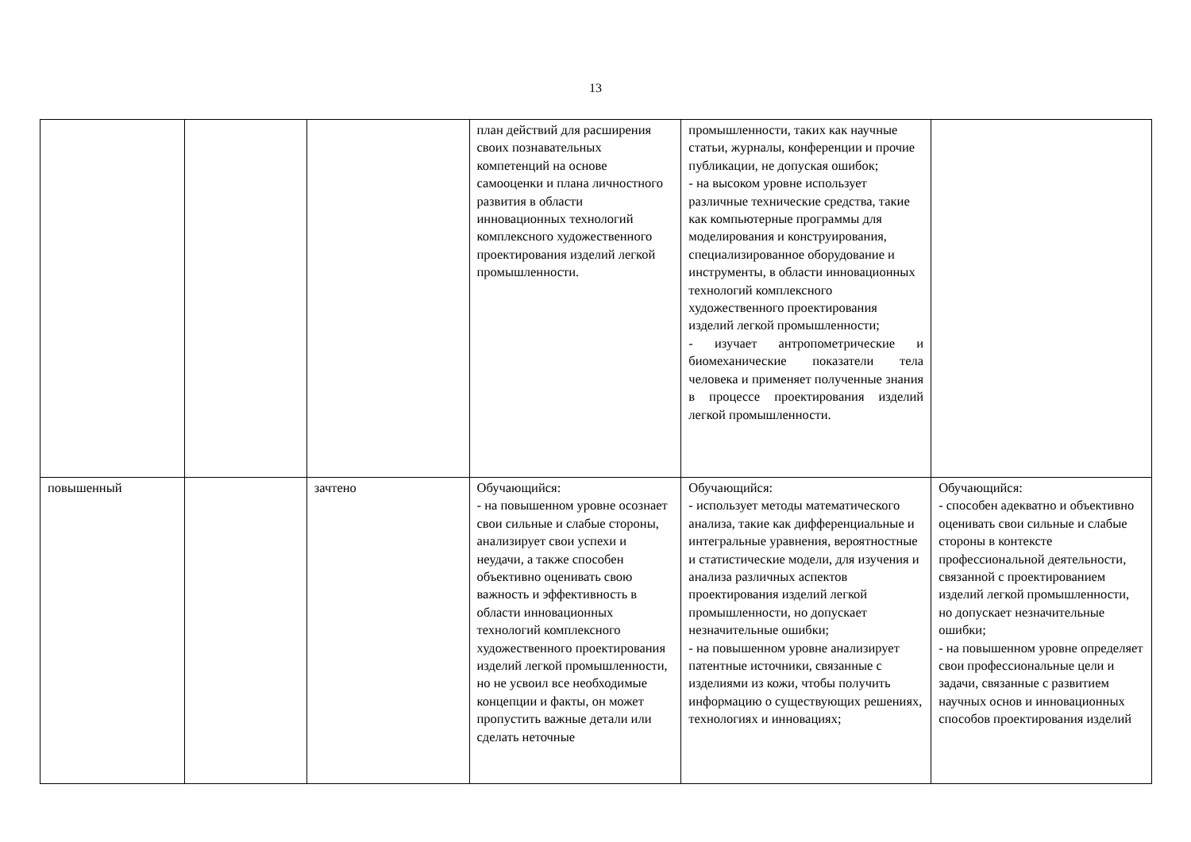13
| | | | план действий для расширения своих познавательных компетенций на основе самооценки и плана личностного развития в области инновационных технологий комплексного художественного проектирования изделий легкой промышленности. | промышленности, таких как научные статьи, журналы, конференции и прочие публикации, не допуская ошибок; - на высоком уровне использует различные технические средства, такие как компьютерные программы для моделирования и конструирования, специализированное оборудование и инструменты, в области инновационных технологий комплексного художественного проектирования изделий легкой промышленности; - изучает антропометрические и биомеханические показатели тела человека и применяет полученные знания в процессе проектирования изделий легкой промышленности. | |
| повышенный | | зачтено | Обучающийся: - на повышенном уровне осознает свои сильные и слабые стороны, анализирует свои успехи и неудачи, а также способен объективно оценивать свою важность и эффективность в области инновационных технологий комплексного художественного проектирования изделий легкой промышленности, но не усвоил все необходимые концепции и факты, он может пропустить важные детали или сделать неточные | Обучающийся: - использует методы математического анализа, такие как дифференциальные и интегральные уравнения, вероятностные и статистические модели, для изучения и анализа различных аспектов проектирования изделий легкой промышленности, но допускает незначительные ошибки; - на повышенном уровне анализирует патентные источники, связанные с изделиями из кожи, чтобы получить информацию о существующих решениях, технологиях и инновациях; | Обучающийся: - способен адекватно и объективно оценивать свои сильные и слабые стороны в контексте профессиональной деятельности, связанной с проектированием изделий легкой промышленности, но допускает незначительные ошибки; - на повышенном уровне определяет свои профессиональные цели и задачи, связанные с развитием научных основ и инновационных способов проектирования изделий |